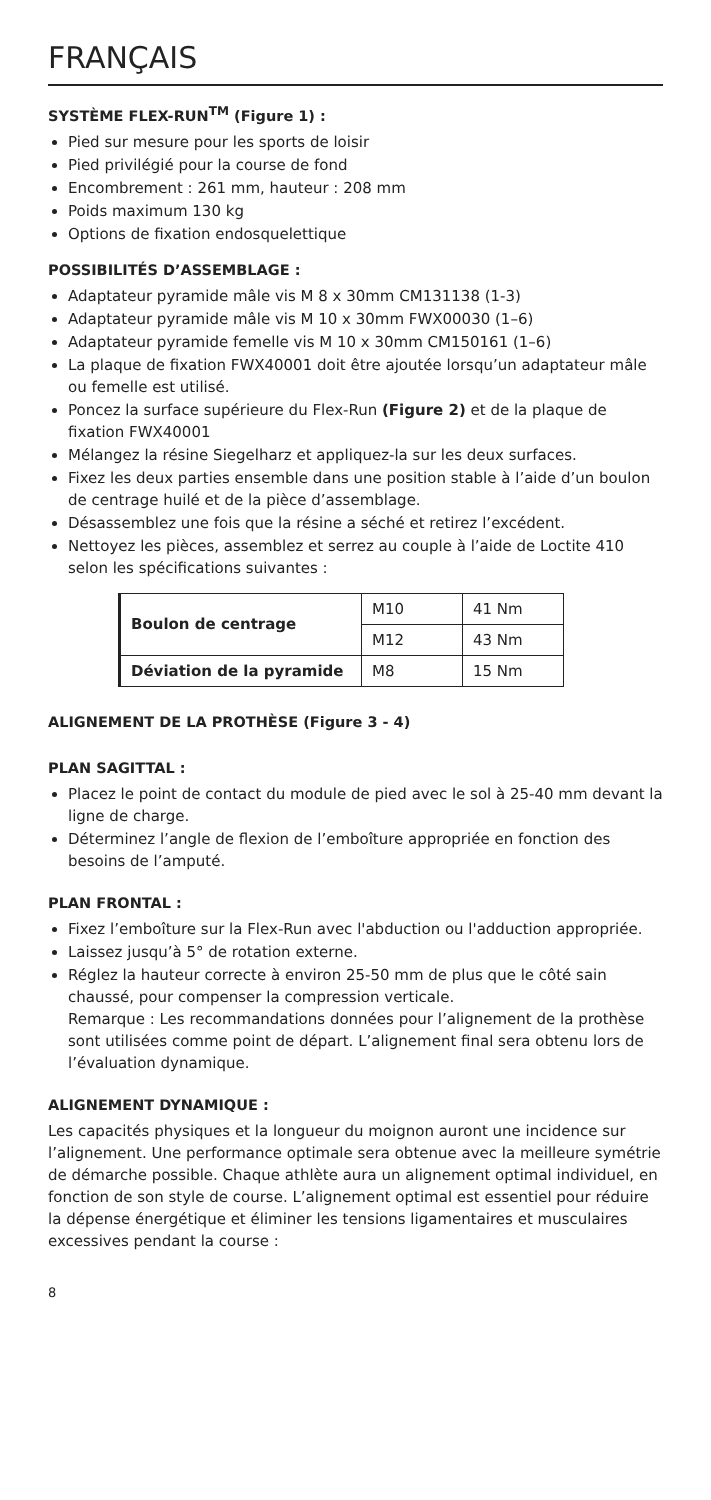FRANÇAIS
SYSTÈME FLEX-RUN<sup>TM</sup> (Figure 1) :
Pied sur mesure pour les sports de loisir
Pied privilégié pour la course de fond
Encombrement : 261 mm, hauteur : 208 mm
Poids maximum 130 kg
Options de fixation endosquelettique
POSSIBILITÉS D’ASSEMBLAGE :
Adaptateur pyramide mâle vis M 8 x 30mm CM131138 (1-3)
Adaptateur pyramide mâle vis M 10 x 30mm FWX00030 (1–6)
Adaptateur pyramide femelle vis M 10 x 30mm CM150161 (1–6)
La plaque de fixation FWX40001 doit être ajoutée lorsqu’un adaptateur mâle ou femelle est utilisé.
Poncez la surface supérieure du Flex-Run (Figure 2) et de la plaque de fixation FWX40001
Mélangez la résine Siegelharz et appliquez-la sur les deux surfaces.
Fixez les deux parties ensemble dans une position stable à l’aide d’un boulon de centrage huilé et de la pièce d’assemblage.
Désassemblez une fois que la résine a séché et retirez l’excédent.
Nettoyez les pièces, assemblez et serrez au couple à l’aide de Loctite 410 selon les spécifications suivantes :
| Boulon de centrage | M10 | 41 Nm |
| | M12 | 43 Nm |
| Déviation de la pyramide | M8 | 15 Nm |
ALIGNEMENT DE LA PROTHÈSE (Figure 3 - 4)
PLAN SAGITTAL :
Placez le point de contact du module de pied avec le sol à 25-40 mm devant la ligne de charge.
Déterminez l’angle de flexion de l’emboîture appropriée en fonction des besoins de l’amputé.
PLAN FRONTAL :
Fixez l’emboîture sur la Flex-Run avec l'abduction ou l'adduction appropriée.
Laissez jusqu’à 5° de rotation externe.
Réglez la hauteur correcte à environ 25-50 mm de plus que le côté sain chaussé, pour compenser la compression verticale.
Remarque : Les recommandations données pour l’alignement de la prothèse sont utilisées comme point de départ. L’alignement final sera obtenu lors de l’évaluation dynamique.
ALIGNEMENT DYNAMIQUE :
Les capacités physiques et la longueur du moignon auront une incidence sur l’alignement. Une performance optimale sera obtenue avec la meilleure symétrie de démarche possible. Chaque athlète aura un alignement optimal individuel, en fonction de son style de course. L’alignement optimal est essentiel pour réduire la dépense énergétique et éliminer les tensions ligamentaires et musculaires excessives pendant la course :
8